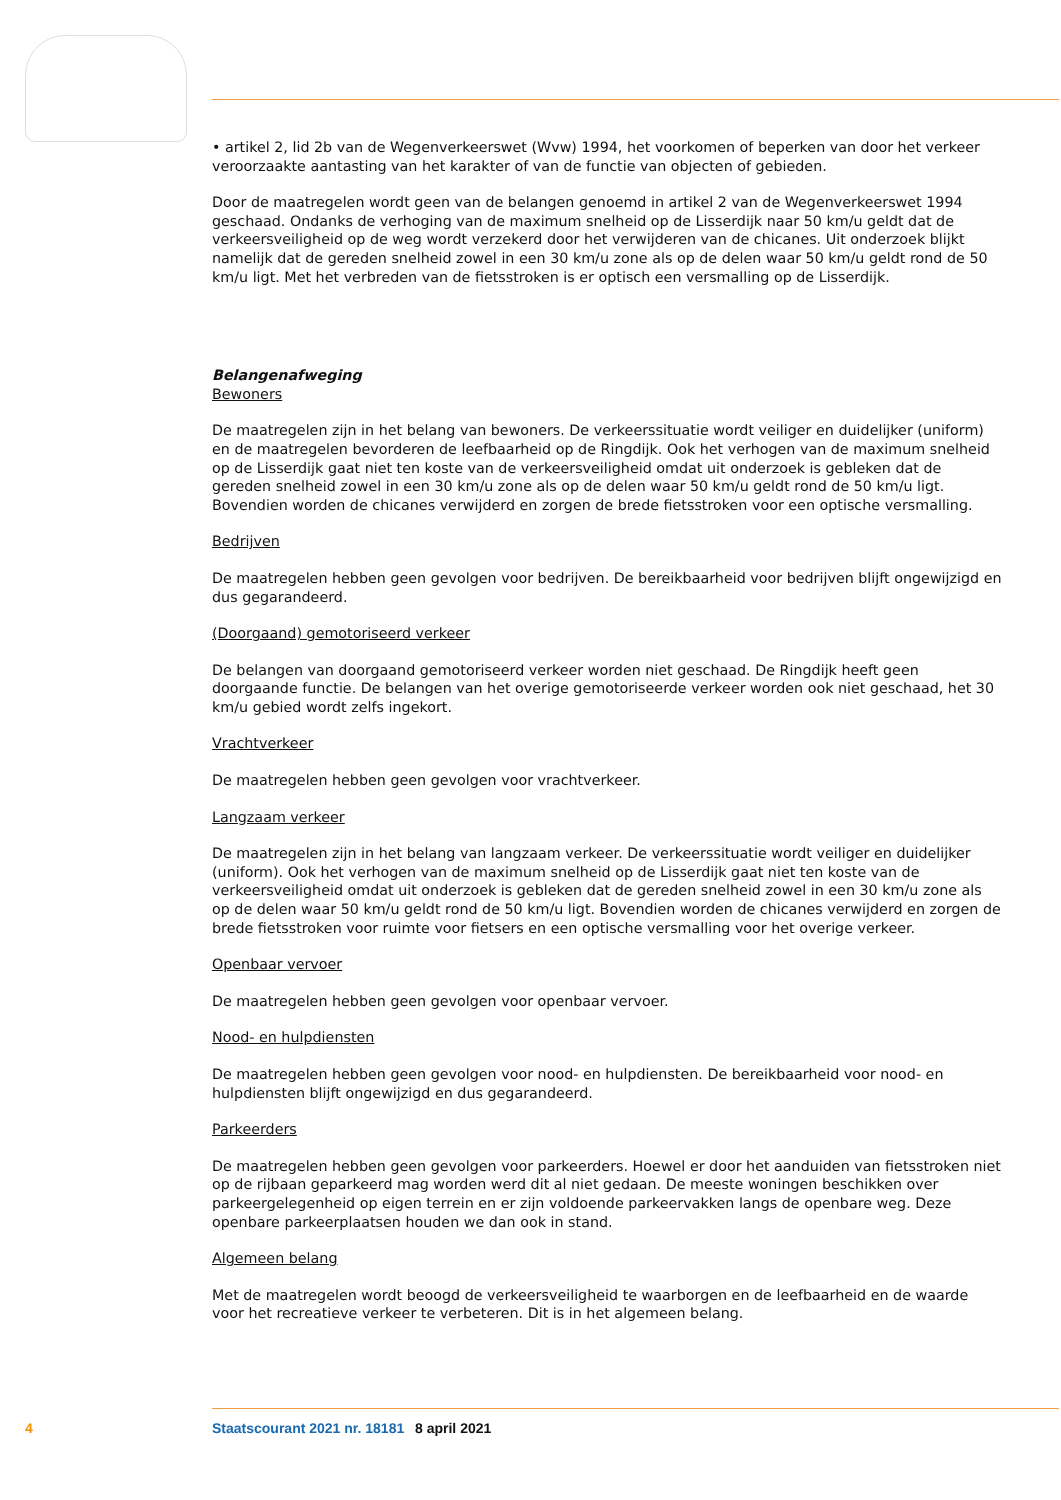• artikel 2, lid 2b van de Wegenverkeerswet (Wvw) 1994, het voorkomen of beperken van door het verkeer veroorzaakte aantasting van het karakter of van de functie van objecten of gebieden.
Door de maatregelen wordt geen van de belangen genoemd in artikel 2 van de Wegenverkeerswet 1994 geschaad. Ondanks de verhoging van de maximum snelheid op de Lisserdijk naar 50 km/u geldt dat de verkeersveiligheid op de weg wordt verzekerd door het verwijderen van de chicanes. Uit onderzoek blijkt namelijk dat de gereden snelheid zowel in een 30 km/u zone als op de delen waar 50 km/u geldt rond de 50 km/u ligt. Met het verbreden van de fietsstroken is er optisch een versmalling op de Lisserdijk.
Belangenafweging
Bewoners
De maatregelen zijn in het belang van bewoners. De verkeerssituatie wordt veiliger en duidelijker (uniform) en de maatregelen bevorderen de leefbaarheid op de Ringdijk. Ook het verhogen van de maximum snelheid op de Lisserdijk gaat niet ten koste van de verkeersveiligheid omdat uit onderzoek is gebleken dat de gereden snelheid zowel in een 30 km/u zone als op de delen waar 50 km/u geldt rond de 50 km/u ligt. Bovendien worden de chicanes verwijderd en zorgen de brede fietsstroken voor een optische versmalling.
Bedrijven
De maatregelen hebben geen gevolgen voor bedrijven. De bereikbaarheid voor bedrijven blijft ongewijzigd en dus gegarandeerd.
(Doorgaand) gemotoriseerd verkeer
De belangen van doorgaand gemotoriseerd verkeer worden niet geschaad. De Ringdijk heeft geen doorgaande functie. De belangen van het overige gemotoriseerde verkeer worden ook niet geschaad, het 30 km/u gebied wordt zelfs ingekort.
Vrachtverkeer
De maatregelen hebben geen gevolgen voor vrachtverkeer.
Langzaam verkeer
De maatregelen zijn in het belang van langzaam verkeer. De verkeerssituatie wordt veiliger en duidelijker (uniform). Ook het verhogen van de maximum snelheid op de Lisserdijk gaat niet ten koste van de verkeersveiligheid omdat uit onderzoek is gebleken dat de gereden snelheid zowel in een 30 km/u zone als op de delen waar 50 km/u geldt rond de 50 km/u ligt. Bovendien worden de chicanes verwijderd en zorgen de brede fietsstroken voor ruimte voor fietsers en een optische versmalling voor het overige verkeer.
Openbaar vervoer
De maatregelen hebben geen gevolgen voor openbaar vervoer.
Nood- en hulpdiensten
De maatregelen hebben geen gevolgen voor nood- en hulpdiensten. De bereikbaarheid voor nood- en hulpdiensten blijft ongewijzigd en dus gegarandeerd.
Parkeerders
De maatregelen hebben geen gevolgen voor parkeerders. Hoewel er door het aanduiden van fietsstroken niet op de rijbaan geparkeerd mag worden werd dit al niet gedaan. De meeste woningen beschikken over parkeergelegenheid op eigen terrein en er zijn voldoende parkeervakken langs de openbare weg. Deze openbare parkeerplaatsen houden we dan ook in stand.
Algemeen belang
Met de maatregelen wordt beoogd de verkeersveiligheid te waarborgen en de leefbaarheid en de waarde voor het recreatieve verkeer te verbeteren. Dit is in het algemeen belang.
4 Staatscourant 2021 nr. 18181 8 april 2021